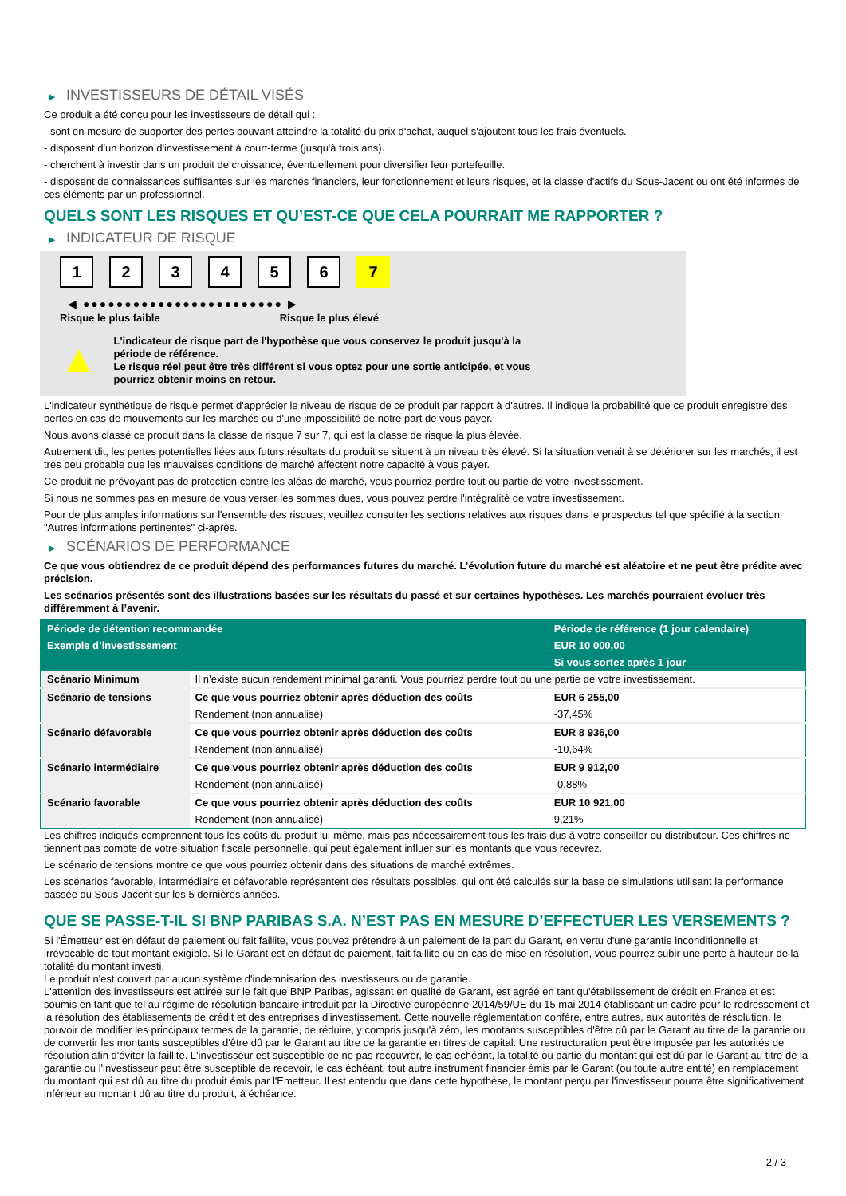▶ INVESTISSEURS DE DÉTAIL VISÉS
Ce produit a été conçu pour les investisseurs de détail qui :
- sont en mesure de supporter des pertes pouvant atteindre la totalité du prix d'achat, auquel s'ajoutent tous les frais éventuels.
- disposent d'un horizon d'investissement à court-terme (jusqu'à trois ans).
- cherchent à investir dans un produit de croissance, éventuellement pour diversifier leur portefeuille.
- disposent de connaissances suffisantes sur les marchés financiers, leur fonctionnement et leurs risques, et la classe d'actifs du Sous-Jacent ou ont été informés de ces éléments par un professionnel.
QUELS SONT LES RISQUES ET QU’EST-CE QUE CELA POURRAIT ME RAPPORTER ?
▶ INDICATEUR DE RISQUE
1 2 3 4 5 6 7
◀ ●●●●●●●●●●●●●●●●●●●●●●●● ▶
Risque le plus faible Risque le plus élevé
▲
L'indicateur de risque part de l'hypothèse que vous conservez le produit jusqu'à la période de référence.
Le risque réel peut être très différent si vous optez pour une sortie anticipée, et vous pourriez obtenir moins en retour.
L'indicateur synthétique de risque permet d'apprécier le niveau de risque de ce produit par rapport à d'autres. Il indique la probabilité que ce produit enregistre des pertes en cas de mouvements sur les marchés ou d'une impossibilité de notre part de vous payer.
Nous avons classé ce produit dans la classe de risque 7 sur 7, qui est la classe de risque la plus élevée.
Autrement dit, les pertes potentielles liées aux futurs résultats du produit se situent à un niveau très élevé. Si la situation venait à se détériorer sur les marchés, il est très peu probable que les mauvaises conditions de marché affectent notre capacité à vous payer.
Ce produit ne prévoyant pas de protection contre les aléas de marché, vous pourriez perdre tout ou partie de votre investissement.
Si nous ne sommes pas en mesure de vous verser les sommes dues, vous pouvez perdre l'intégralité de votre investissement.
Pour de plus amples informations sur l'ensemble des risques, veuillez consulter les sections relatives aux risques dans le prospectus tel que spécifié à la section "Autres informations pertinentes" ci-après.
▶ SCÉNARIOS DE PERFORMANCE
Ce que vous obtiendrez de ce produit dépend des performances futures du marché. L’évolution future du marché est aléatoire et ne peut être prédite avec précision.
Les scénarios présentés sont des illustrations basées sur les résultats du passé et sur certaines hypothèses. Les marchés pourraient évoluer très différemment à l’avenir.
| Période de détention recommandée | | Période de référence (1 jour calendaire) |
| --- | --- | --- |
| Exemple d’investissement | | EUR 10 000,00 |
| | | Si vous sortez après 1 jour |
| Scénario Minimum | Il n’existe aucun rendement minimal garanti. Vous pourriez perdre tout ou une partie de votre investissement. | |
| Scénario de tensions | Ce que vous pourriez obtenir après déduction des coûts | EUR 6 255,00 |
| | Rendement (non annualisé) | -37,45% |
| Scénario défavorable | Ce que vous pourriez obtenir après déduction des coûts | EUR 8 936,00 |
| | Rendement (non annualisé) | -10,64% |
| Scénario intermédiaire | Ce que vous pourriez obtenir après déduction des coûts | EUR 9 912,00 |
| | Rendement (non annualisé) | -0,88% |
| Scénario favorable | Ce que vous pourriez obtenir après déduction des coûts | EUR 10 921,00 |
| | Rendement (non annualisé) | 9,21% |
Les chiffres indiqués comprennent tous les coûts du produit lui-même, mais pas nécessairement tous les frais dus à votre conseiller ou distributeur. Ces chiffres ne tiennent pas compte de votre situation fiscale personnelle, qui peut également influer sur les montants que vous recevrez.
Le scénario de tensions montre ce que vous pourriez obtenir dans des situations de marché extrêmes.
Les scénarios favorable, intermédiaire et défavorable représentent des résultats possibles, qui ont été calculés sur la base de simulations utilisant la performance passée du Sous-Jacent sur les 5 dernières années.
QUE SE PASSE-T-IL SI BNP PARIBAS S.A. N’EST PAS EN MESURE D’EFFECTUER LES VERSEMENTS ?
Si l'Émetteur est en défaut de paiement ou fait faillite, vous pouvez prétendre à un paiement de la part du Garant, en vertu d'une garantie inconditionnelle et irrévocable de tout montant exigible. Si le Garant est en défaut de paiement, fait faillite ou en cas de mise en résolution, vous pourrez subir une perte à hauteur de la totalité du montant investi.
Le produit n'est couvert par aucun système d'indemnisation des investisseurs ou de garantie.
L'attention des investisseurs est attirée sur le fait que BNP Paribas, agissant en qualité de Garant, est agréé en tant qu'établissement de crédit en France et est soumis en tant que tel au régime de résolution bancaire introduit par la Directive européenne 2014/59/UE du 15 mai 2014 établissant un cadre pour le redressement et la résolution des établissements de crédit et des entreprises d'investissement. Cette nouvelle réglementation confère, entre autres, aux autorités de résolution, le pouvoir de modifier les principaux termes de la garantie, de réduire, y compris jusqu'à zéro, les montants susceptibles d'être dû par le Garant au titre de la garantie ou de convertir les montants susceptibles d'être dû par le Garant au titre de la garantie en titres de capital. Une restructuration peut être imposée par les autorités de résolution afin d'éviter la faillite. L'investisseur est susceptible de ne pas recouvrer, le cas échéant, la totalité ou partie du montant qui est dû par le Garant au titre de la garantie ou l'investisseur peut être susceptible de recevoir, le cas échéant, tout autre instrument financier émis par le Garant (ou toute autre entité) en remplacement du montant qui est dû au titre du produit émis par l'Emetteur. Il est entendu que dans cette hypothèse, le montant perçu par l'investisseur pourra être significativement inférieur au montant dû au titre du produit, à échéance.
2 / 3